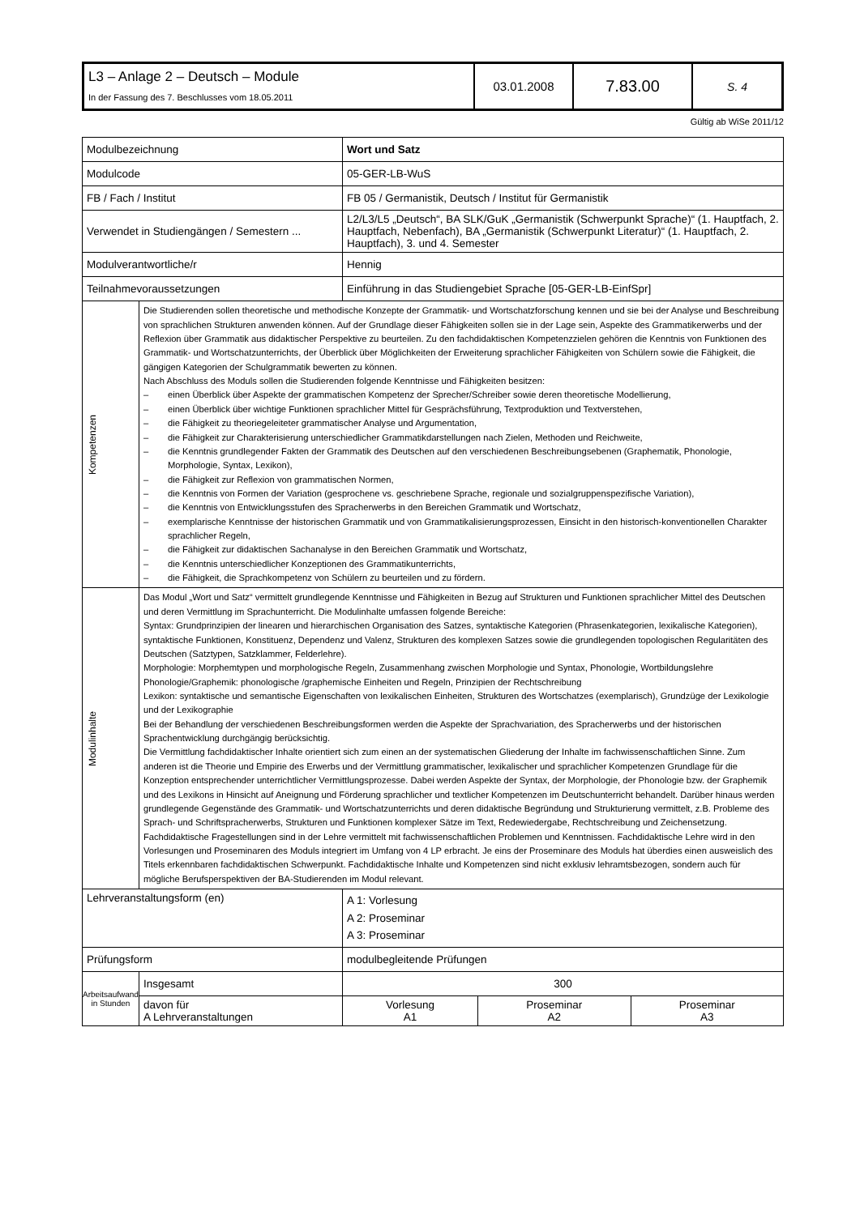| L3 – Anlage 2 – Deutsch – Module In der Fassung des 7. Beschlusses vom 18.05.2011 | 03.01.2008 | 7.83.00 | S. 4 |
Gültig ab WiSe 2011/12
| Modulbezeichnung | | Wort und Satz | | |
| Modulcode | | 05-GER-LB-WuS | | |
| FB / Fach / Institut | | FB 05 / Germanistik, Deutsch / Institut für Germanistik | | |
| Verwendet in Studiengängen / Semestern ... | | L2/L3/L5 „Deutsch“, BA SLK/GuK „Germanistik (Schwerpunkt Sprache)“ (1. Hauptfach, 2. Hauptfach, Nebenfach), BA „Germanistik (Schwerpunkt Literatur)“ (1. Hauptfach, 2. Hauptfach), 3. und 4. Semester | | |
| Modulverantwortliche/r | | Hennig | | |
| Teilnahmevoraussetzungen | | Einführung in das Studiengebiet Sprache [05-GER-LB-EinfSpr] | | |
| Kompetenzen | Die Studierenden sollen theoretische und methodische Konzepte der Grammatik- und Wortschatzforschung kennen und sie bei der Analyse und Beschreibung von sprachlichen Strukturen anwenden können. Auf der Grundlage dieser Fähigkeiten sollen sie in der Lage sein, Aspekte des Grammatikerwerbs und der Reflexion über Grammatik aus didaktischer Perspektive zu beurteilen. Zu den fachdidaktischen Kompetenzzielen gehören die Kenntnis von Funktionen des Grammatik- und Wortschatzunterrichts, der Überblick über Möglichkeiten der Erweiterung sprachlicher Fähigkeiten von Schülern sowie die Fähigkeit, die gängigen Kategorien der Schulgrammatik bewerten zu können. Nach Abschluss des Moduls sollen die Studierenden folgende Kenntnisse und Fähigkeiten besitzen: – einen Überblick über Aspekte der grammatischen Kompetenz der Sprecher/Schreiber sowie deren theoretische Modellierung, – einen Überblick über wichtige Funktionen sprachlicher Mittel für Gesprächsführung, Textproduktion und Textverstehen, – die Fähigkeit zu theoriegeleiteter grammatischer Analyse und Argumentation, – die Fähigkeit zur Charakterisierung unterschiedlicher Grammatikdarstellungen nach Zielen, Methoden und Reichweite, – die Kenntnis grundlegender Fakten der Grammatik des Deutschen auf den verschiedenen Beschreibungsebenen (Graphematik, Phonologie, Morphologie, Syntax, Lexikon), – die Fähigkeit zur Reflexion von grammatischen Normen, – die Kenntnis von Formen der Variation (gesprochene vs. geschriebene Sprache, regionale und sozialgruppenspezifische Variation), – die Kenntnis von Entwicklungsstufen des Spracherwerbs in den Bereichen Grammatik und Wortschatz, – exemplarische Kenntnisse der historischen Grammatik und von Grammatikalisierungsprozessen, Einsicht in den historisch-konventionellen Charakter sprachlicher Regeln, – die Fähigkeit zur didaktischen Sachanalyse in den Bereichen Grammatik und Wortschatz, – die Kenntnis unterschiedlicher Konzeptionen des Grammatikunterrichts, – die Fähigkeit, die Sprachkompetenz von Schülern zu beurteilen und zu fördern. | | | |
| Modulinhalte | Das Modul „Wort und Satz“ vermittelt grundlegende Kenntnisse und Fähigkeiten in Bezug auf Strukturen und Funktionen sprachlicher Mittel des Deutschen und deren Vermittlung im Sprachunterricht. Die Modulinhalte umfassen folgende Bereiche: Syntax: Grundprinzipien der linearen und hierarchischen Organisation des Satzes, syntaktische Kategorien (Phrasenkategorien, lexikalische Kategorien), syntaktische Funktionen, Konstituenz, Dependenz und Valenz, Strukturen des komplexen Satzes sowie die grundlegenden topologischen Regularitäten des Deutschen (Satztypen, Satzklammer, Felderlehre). Morphologie: Morphemtypen und morphologische Regeln, Zusammenhang zwischen Morphologie und Syntax, Phonologie, Wortbildungslehre Phonologie/Graphemik: phonologische /graphemische Einheiten und Regeln, Prinzipien der Rechtschreibung Lexikon: syntaktische und semantische Eigenschaften von lexikalischen Einheiten, Strukturen des Wortschatzes (exemplarisch), Grundzüge der Lexikologie und der Lexikographie Bei der Behandlung der verschiedenen Beschreibungsformen werden die Aspekte der Sprachvariation, des Spracherwerbs und der historischen Sprachentwicklung durchgängig berücksichtig. Die Vermittlung fachdidaktischer Inhalte orientiert sich zum einen an der systematischen Gliederung der Inhalte im fachwissenschaftlichen Sinne. Zum anderen ist die Theorie und Empirie des Erwerbs und der Vermittlung grammatischer, lexikalischer und sprachlicher Kompetenzen Grundlage für die Konzeption entsprechender unterrichtlicher Vermittlungsprozesse. Dabei werden Aspekte der Syntax, der Morphologie, der Phonologie bzw. der Graphemik und des Lexikons in Hinsicht auf Aneignung und Förderung sprachlicher und textlicher Kompetenzen im Deutschunterricht behandelt. Darüber hinaus werden grundlegende Gegenstände des Grammatik- und Wortschatzunterrichts und deren didaktische Begründung und Strukturierung vermittelt, z.B. Probleme des Sprach- und Schriftspracherwerbs, Strukturen und Funktionen komplexer Sätze im Text, Redewiedergabe, Rechtschreibung und Zeichensetzung. Fachdidaktische Fragestellungen sind in der Lehre vermittelt mit fachwissenschaftlichen Problemen und Kenntnissen. Fachdidaktische Lehre wird in den Vorlesungen und Proseminaren des Moduls integriert im Umfang von 4 LP erbracht. Je eins der Proseminare des Moduls hat überdies einen ausweislich des Titels erkennbaren fachdidaktischen Schwerpunkt. Fachdidaktische Inhalte und Kompetenzen sind nicht exklusiv lehramtsbezogen, sondern auch für mögliche Berufsperspektiven der BA-Studierenden im Modul relevant. | | | |
| Lehrveranstaltungsform (en) | | A 1: Vorlesung A 2: Proseminar A 3: Proseminar | | |
| Prüfungsform | | modulbegleitende Prüfungen | | |
| Arbeitsaufwand in Stunden | Insgesamt | 300 | | |
| | davon für A Lehrveranstaltungen | Vorlesung A1 | Proseminar A2 | Proseminar A3 |